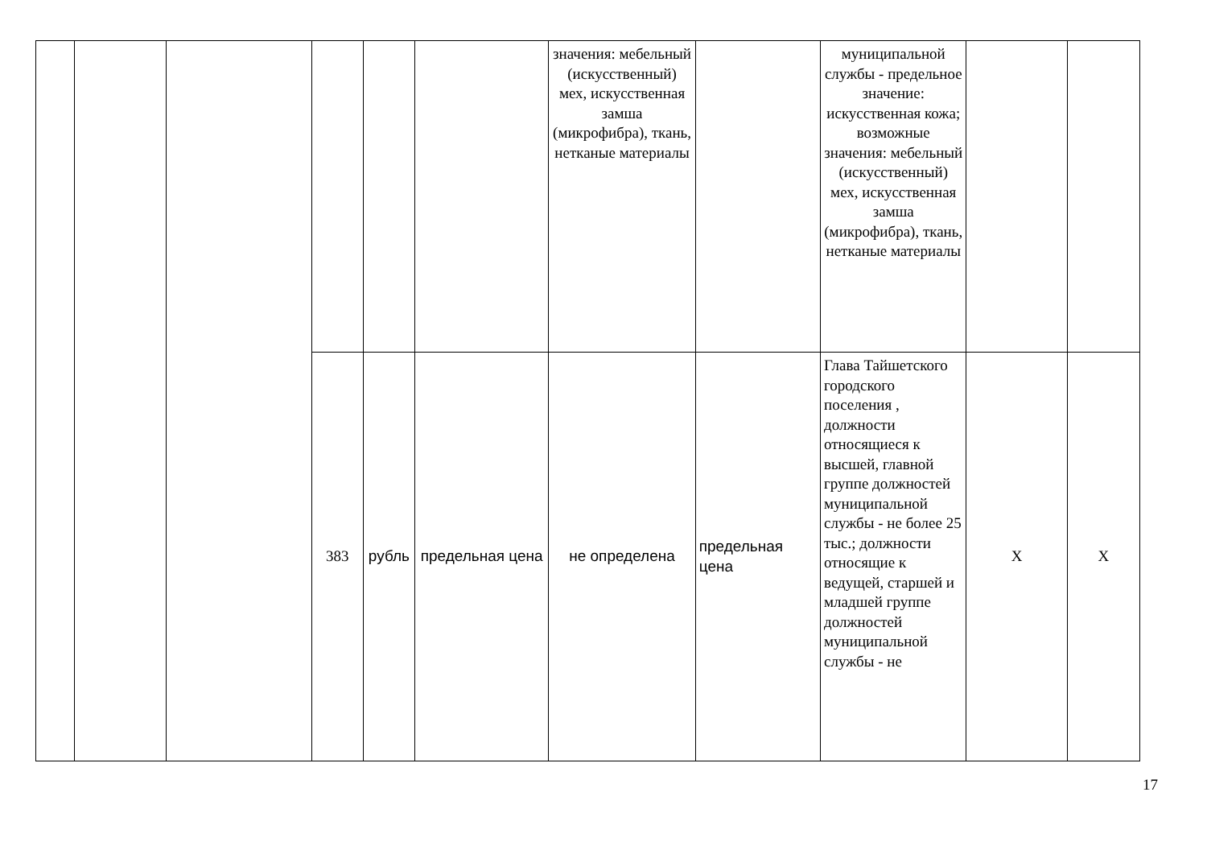| | | | | | | значения: мебельный (искусственный) мех, искусственная замша (микрофибра), ткань, нетканые материалы | | муниципальной службы - предельное значение: искусственная кожа; возможные значения: мебельный (искусственный) мех, искусственная замша (микрофибра), ткань, нетканые материалы | | |
| | | | 383 | рубль | предельная цена | не определена | предельная цена | Глава Тайшетского городского поселения , должности относящиеся к высшей, главной группе должностей муниципальной службы - не более 25 тыс.; должности относящие к ведущей, старшей и младшей группе должностей муниципальной службы - не | X | X |
17